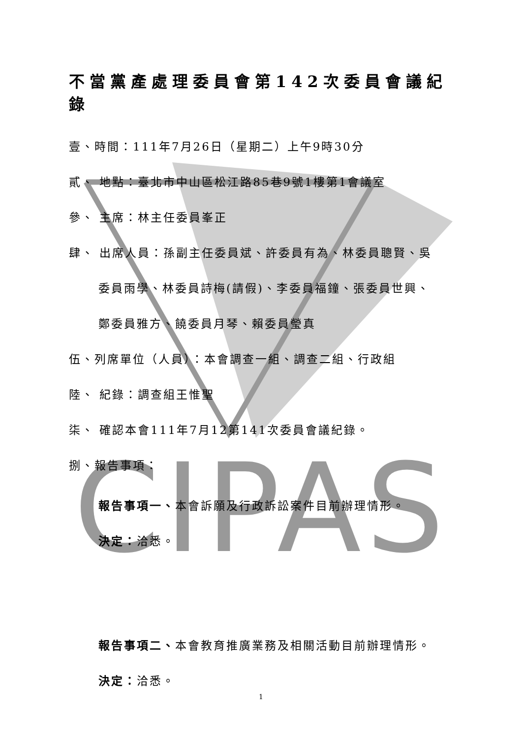CIPAS
不當黨產處理委員會第142次委員會議紀錄
壹、時間：111年7月26日（星期二）上午9時30分
貳、 地點：臺北市中山區松江路85巷9號1樓第1會議室
參、 主席：林主任委員峯正
肆、 出席人員：孫副主任委員斌、許委員有為、林委員聰賢、吳
委員雨學、林委員詩梅(請假)、李委員福鐘、張委員世興、
鄭委員雅方、饒委員月琴、賴委員瑩真
伍、列席單位（人員）：本會調查一組、調查二組、行政組
陸、 紀錄：調查組王惟聖
柒、 確認本會111年7月12第141次委員會議紀錄。
捌、報告事項：
報告事項一、本會訴願及行政訴訟案件目前辦理情形。
決定：洽悉。
報告事項二、本會教育推廣業務及相關活動目前辦理情形。
決定：洽悉。
1